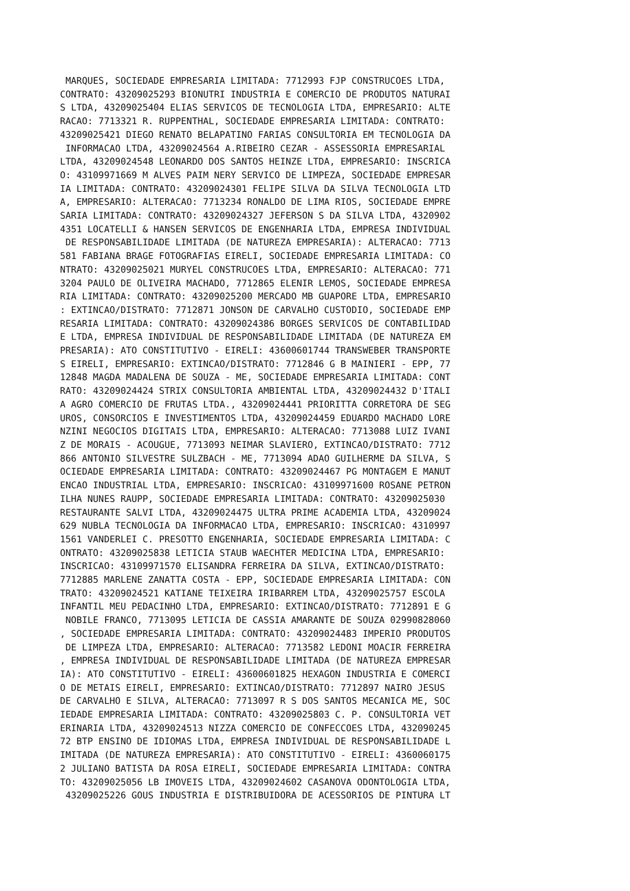MARQUES, SOCIEDADE EMPRESARIA LIMITADA: 7712993 FJP CONSTRUCOES LTDA,
CONTRATO: 43209025293 BIONUTRI INDUSTRIA E COMERCIO DE PRODUTOS NATURAI
S LTDA, 43209025404 ELIAS SERVICOS DE TECNOLOGIA LTDA, EMPRESARIO: ALTE
RACAO: 7713321 R. RUPPENTHAL, SOCIEDADE EMPRESARIA LIMITADA: CONTRATO:
43209025421 DIEGO RENATO BELAPATINO FARIAS CONSULTORIA EM TECNOLOGIA DA
 INFORMACAO LTDA, 43209024564 A.RIBEIRO CEZAR - ASSESSORIA EMPRESARIAL
LTDA, 43209024548 LEONARDO DOS SANTOS HEINZE LTDA, EMPRESARIO: INSCRICA
O: 43109971669 M ALVES PAIM NERY SERVICO DE LIMPEZA, SOCIEDADE EMPRESAR
IA LIMITADA: CONTRATO: 43209024301 FELIPE SILVA DA SILVA TECNOLOGIA LTD
A, EMPRESARIO: ALTERACAO: 7713234 RONALDO DE LIMA RIOS, SOCIEDADE EMPRE
SARIA LIMITADA: CONTRATO: 43209024327 JEFERSON S DA SILVA LTDA, 4320902
4351 LOCATELLI & HANSEN SERVICOS DE ENGENHARIA LTDA, EMPRESA INDIVIDUAL
 DE RESPONSABILIDADE LIMITADA (DE NATUREZA EMPRESARIA): ALTERACAO: 7713
581 FABIANA BRAGE FOTOGRAFIAS EIRELI, SOCIEDADE EMPRESARIA LIMITADA: CO
NTRATO: 43209025021 MURYEL CONSTRUCOES LTDA, EMPRESARIO: ALTERACAO: 771
3204 PAULO DE OLIVEIRA MACHADO, 7712865 ELENIR LEMOS, SOCIEDADE EMPRESA
RIA LIMITADA: CONTRATO: 43209025200 MERCADO MB GUAPORE LTDA, EMPRESARIO
: EXTINCAO/DISTRATO: 7712871 JONSON DE CARVALHO CUSTODIO, SOCIEDADE EMP
RESARIA LIMITADA: CONTRATO: 43209024386 BORGES SERVICOS DE CONTABILIDAD
E LTDA, EMPRESA INDIVIDUAL DE RESPONSABILIDADE LIMITADA (DE NATUREZA EM
PRESARIA): ATO CONSTITUTIVO - EIRELI: 43600601744 TRANSWEBER TRANSPORTE
S EIRELI, EMPRESARIO: EXTINCAO/DISTRATO: 7712846 G B MAINIERI - EPP, 77
12848 MAGDA MADALENA DE SOUZA - ME, SOCIEDADE EMPRESARIA LIMITADA: CONT
RATO: 43209024424 STRIX CONSULTORIA AMBIENTAL LTDA, 43209024432 D'ITALI
A AGRO COMERCIO DE FRUTAS LTDA., 43209024441 PRIORITTA CORRETORA DE SEG
UROS, CONSORCIOS E INVESTIMENTOS LTDA, 43209024459 EDUARDO MACHADO LORE
NZINI NEGOCIOS DIGITAIS LTDA, EMPRESARIO: ALTERACAO: 7713088 LUIZ IVANI
Z DE MORAIS - ACOUGUE, 7713093 NEIMAR SLAVIERO, EXTINCAO/DISTRATO: 7712
866 ANTONIO SILVESTRE SULZBACH - ME, 7713094 ADAO GUILHERME DA SILVA, S
OCIEDADE EMPRESARIA LIMITADA: CONTRATO: 43209024467 PG MONTAGEM E MANUT
ENCAO INDUSTRIAL LTDA, EMPRESARIO: INSCRICAO: 43109971600 ROSANE PETRON
ILHA NUNES RAUPP, SOCIEDADE EMPRESARIA LIMITADA: CONTRATO: 43209025030
RESTAURANTE SALVI LTDA, 43209024475 ULTRA PRIME ACADEMIA LTDA, 43209024
629 NUBLA TECNOLOGIA DA INFORMACAO LTDA, EMPRESARIO: INSCRICAO: 4310997
1561 VANDERLEI C. PRESOTTO ENGENHARIA, SOCIEDADE EMPRESARIA LIMITADA: C
ONTRATO: 43209025838 LETICIA STAUB WAECHTER MEDICINA LTDA, EMPRESARIO:
INSCRICAO: 43109971570 ELISANDRA FERREIRA DA SILVA, EXTINCAO/DISTRATO:
7712885 MARLENE ZANATTA COSTA - EPP, SOCIEDADE EMPRESARIA LIMITADA: CON
TRATO: 43209024521 KATIANE TEIXEIRA IRIBARREM LTDA, 43209025757 ESCOLA
INFANTIL MEU PEDACINHO LTDA, EMPRESARIO: EXTINCAO/DISTRATO: 7712891 E G
 NOBILE FRANCO, 7713095 LETICIA DE CASSIA AMARANTE DE SOUZA 02990828060
, SOCIEDADE EMPRESARIA LIMITADA: CONTRATO: 43209024483 IMPERIO PRODUTOS
 DE LIMPEZA LTDA, EMPRESARIO: ALTERACAO: 7713582 LEDONI MOACIR FERREIRA
, EMPRESA INDIVIDUAL DE RESPONSABILIDADE LIMITADA (DE NATUREZA EMPRESAR
IA): ATO CONSTITUTIVO - EIRELI: 43600601825 HEXAGON INDUSTRIA E COMERCI
O DE METAIS EIRELI, EMPRESARIO: EXTINCAO/DISTRATO: 7712897 NAIRO JESUS
DE CARVALHO E SILVA, ALTERACAO: 7713097 R S DOS SANTOS MECANICA ME, SOC
IEDADE EMPRESARIA LIMITADA: CONTRATO: 43209025803 C. P. CONSULTORIA VET
ERINARIA LTDA, 43209024513 NIZZA COMERCIO DE CONFECCOES LTDA, 432090245
72 BTP ENSINO DE IDIOMAS LTDA, EMPRESA INDIVIDUAL DE RESPONSABILIDADE L
IMITADA (DE NATUREZA EMPRESARIA): ATO CONSTITUTIVO - EIRELI: 4360060175
2 JULIANO BATISTA DA ROSA EIRELI, SOCIEDADE EMPRESARIA LIMITADA: CONTRA
TO: 43209025056 LB IMOVEIS LTDA, 43209024602 CASANOVA ODONTOLOGIA LTDA,
 43209025226 GOUS INDUSTRIA E DISTRIBUIDORA DE ACESSORIOS DE PINTURA LT